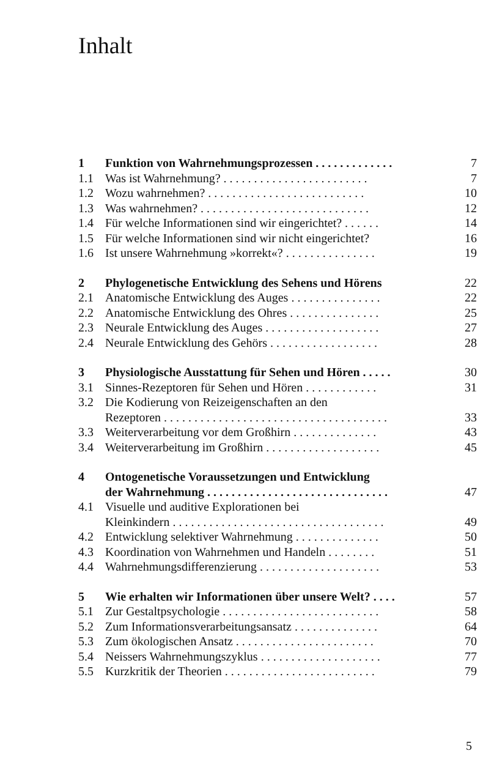Inhalt
| 1 | Funktion von Wahrnehmungsprozessen . . . . . . . . . . . . . | 7 |
| 1.1 | Was ist Wahrnehmung? . . . . . . . . . . . . . . . . . . . . . . . . | 7 |
| 1.2 | Wozu wahrnehmen? . . . . . . . . . . . . . . . . . . . . . . . . . . | 10 |
| 1.3 | Was wahrnehmen? . . . . . . . . . . . . . . . . . . . . . . . . . . . . | 12 |
| 1.4 | Für welche Informationen sind wir eingerichtet? . . . . . . | 14 |
| 1.5 | Für welche Informationen sind wir nicht eingerichtet? | 16 |
| 1.6 | Ist unsere Wahrnehmung »korrekt«? . . . . . . . . . . . . . . . | 19 |
| 2 | Phylogenetische Entwicklung des Sehens und Hörens | 22 |
| 2.1 | Anatomische Entwicklung des Auges . . . . . . . . . . . . . . . | 22 |
| 2.2 | Anatomische Entwicklung des Ohres . . . . . . . . . . . . . . . | 25 |
| 2.3 | Neurale Entwicklung des Auges . . . . . . . . . . . . . . . . . . . | 27 |
| 2.4 | Neurale Entwicklung des Gehörs . . . . . . . . . . . . . . . . . . | 28 |
| 3 | Physiologische Ausstattung für Sehen und Hören . . . . . | 30 |
| 3.1 | Sinnes-Rezeptoren für Sehen und Hören . . . . . . . . . . . . | 31 |
| 3.2 | Die Kodierung von Reizeigenschaften an den Rezeptoren . . . . . . . . . . . . . . . . . . . . . . . . . . . . . . . . . . . . . | 33 |
| 3.3 | Weiterverarbeitung vor dem Großhirn . . . . . . . . . . . . . . | 43 |
| 3.4 | Weiterverarbeitung im Großhirn . . . . . . . . . . . . . . . . . . . | 45 |
| 4 | Ontogenetische Voraussetzungen und Entwicklung der Wahrnehmung . . . . . . . . . . . . . . . . . . . . . . . . . . . . . . | 47 |
| 4.1 | Visuelle und auditive Explorationen bei Kleinkindern . . . . . . . . . . . . . . . . . . . . . . . . . . . . . . . . . . . | 49 |
| 4.2 | Entwicklung selektiver Wahrnehmung . . . . . . . . . . . . . . | 50 |
| 4.3 | Koordination von Wahrnehmen und Handeln . . . . . . . . | 51 |
| 4.4 | Wahrnehmungsdifferenzierung . . . . . . . . . . . . . . . . . . . . | 53 |
| 5 | Wie erhalten wir Informationen über unsere Welt? . . . . | 57 |
| 5.1 | Zur Gestaltpsychologie . . . . . . . . . . . . . . . . . . . . . . . . . . | 58 |
| 5.2 | Zum Informationsverarbeitungsansatz . . . . . . . . . . . . . . | 64 |
| 5.3 | Zum ökologischen Ansatz . . . . . . . . . . . . . . . . . . . . . . . | 70 |
| 5.4 | Neissers Wahrnehmungszyklus . . . . . . . . . . . . . . . . . . . . | 77 |
| 5.5 | Kurzkritik der Theorien . . . . . . . . . . . . . . . . . . . . . . . . . | 79 |
5